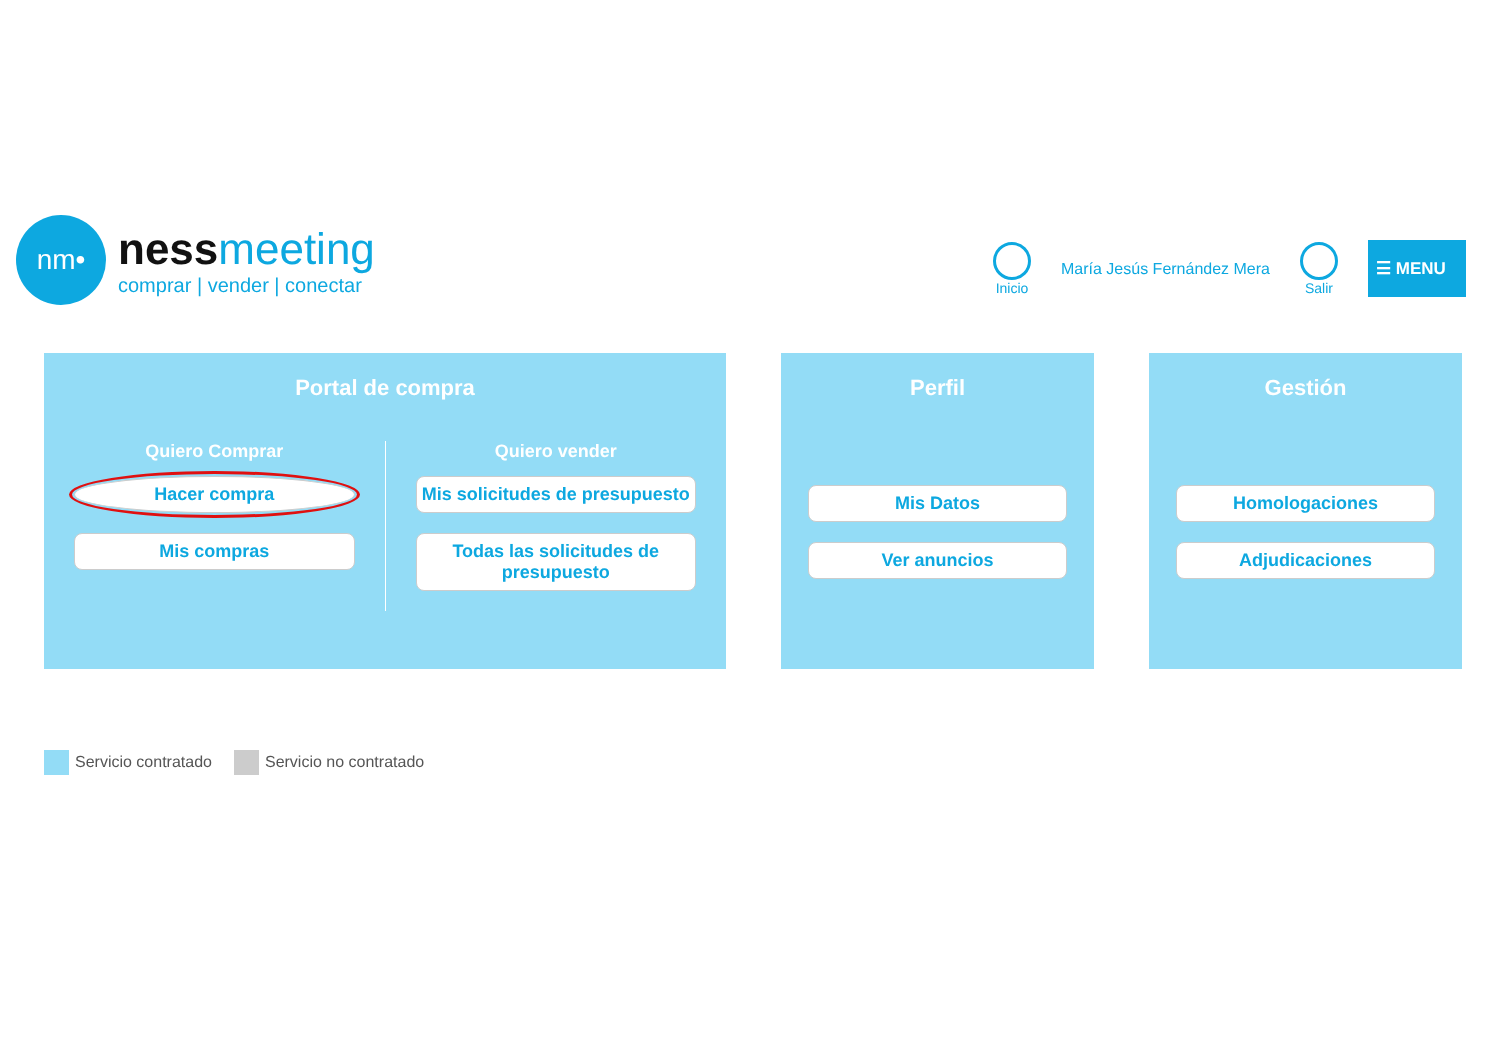nm•
nessmeeting
comprar | vender | conectar
Inicio María Jesús Fernández Mera Salir
☰ MENU
Portal de compra
Quiero Comprar
Hacer compra
Mis compras
Quiero vender
Mis solicitudes de presupuesto
Todas las solicitudes de presupuesto
Perfil
Mis Datos
Ver anuncios
Gestión
Homologaciones
Adjudicaciones
Servicio contratado Servicio no contratado